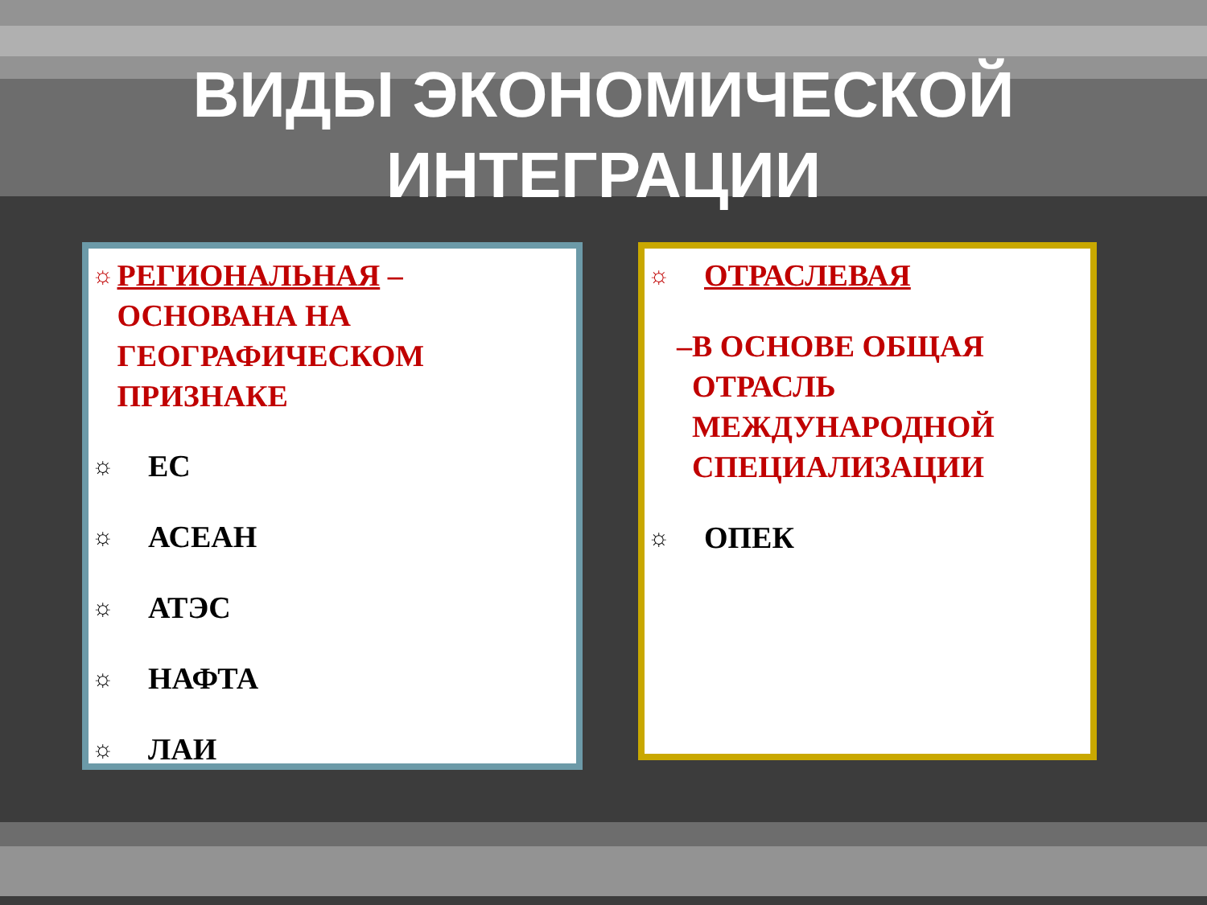ВИДЫ ЭКОНОМИЧЕСКОЙ
ИНТЕГРАЦИИ
☼ РЕГИОНАЛЬНАЯ – ОСНОВАНА НА ГЕОГРАФИЧЕСКОМ ПРИЗНАКЕ
☼ ЕС
☼ АСЕАН
☼ АТЭС
☼ НАФТА
☼ ЛАИ
☼ ОТРАСЛЕВАЯ
– В ОСНОВЕ ОБЩАЯ ОТРАСЛЬ МЕЖДУНАРОДНОЙ СПЕЦИАЛИЗАЦИИ
☼ ОПЕК